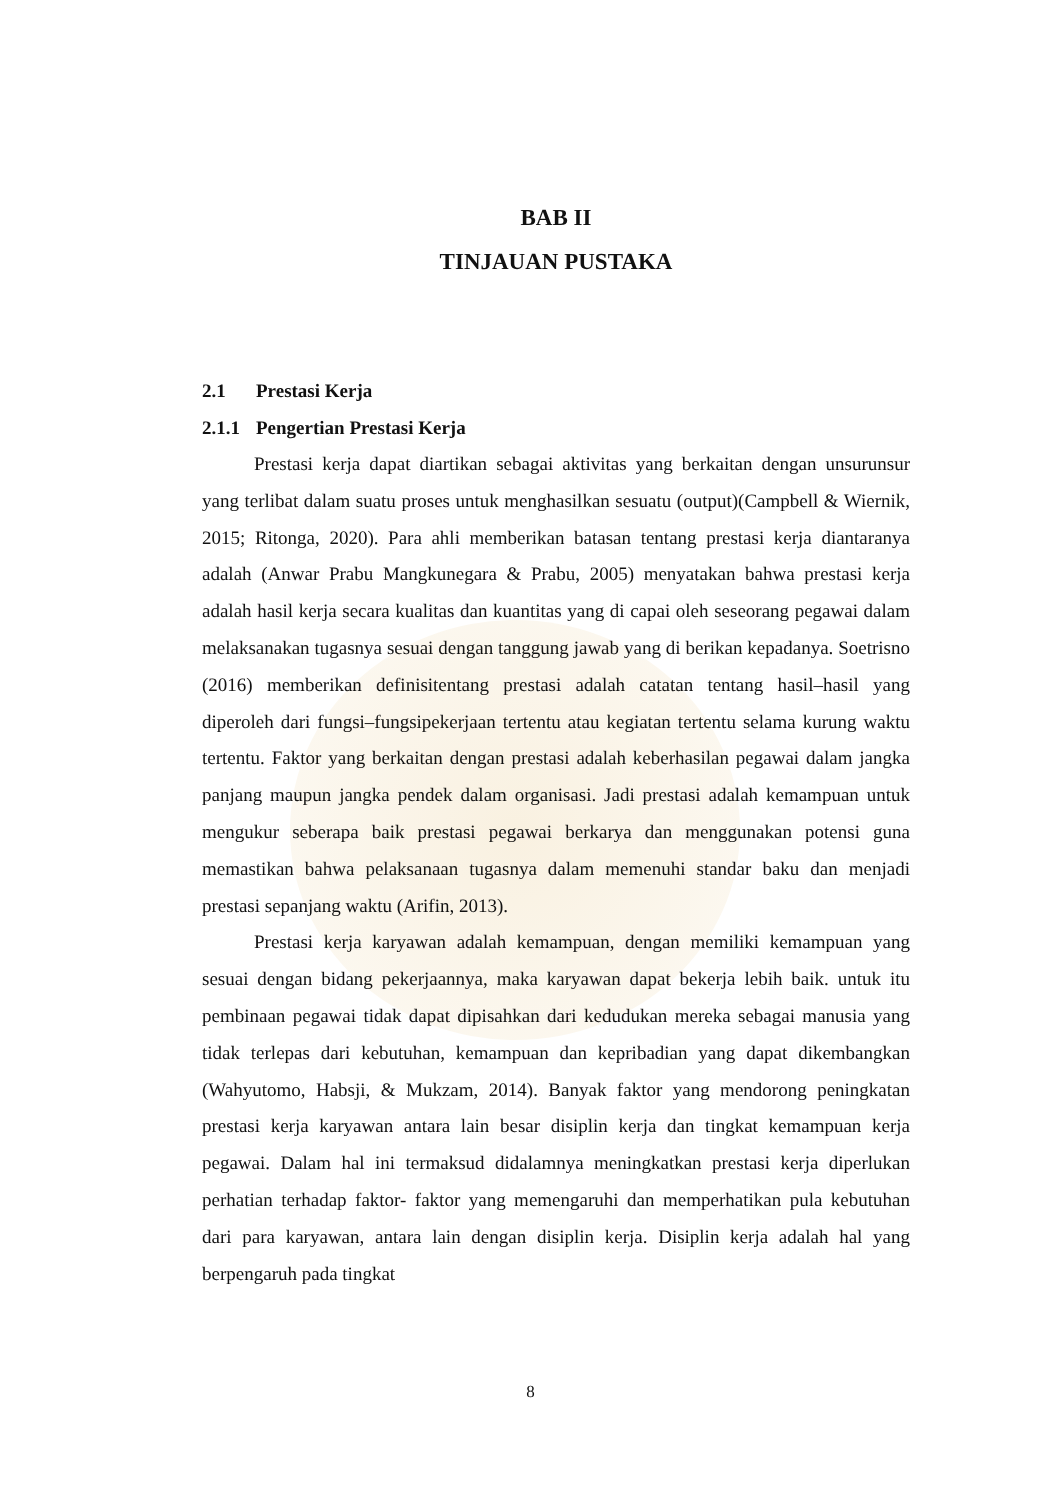BAB II
TINJAUAN PUSTAKA
2.1 Prestasi Kerja
2.1.1 Pengertian Prestasi Kerja
Prestasi kerja dapat diartikan sebagai aktivitas yang berkaitan dengan unsurunsur yang terlibat dalam suatu proses untuk menghasilkan sesuatu (output)(Campbell & Wiernik, 2015; Ritonga, 2020). Para ahli memberikan batasan tentang prestasi kerja diantaranya adalah (Anwar Prabu Mangkunegara & Prabu, 2005) menyatakan bahwa prestasi kerja adalah hasil kerja secara kualitas dan kuantitas yang di capai oleh seseorang pegawai dalam melaksanakan tugasnya sesuai dengan tanggung jawab yang di berikan kepadanya. Soetrisno (2016) memberikan definisitentang prestasi adalah catatan tentang hasil–hasil yang diperoleh dari fungsi–fungsipekerjaan tertentu atau kegiatan tertentu selama kurung waktu tertentu. Faktor yang berkaitan dengan prestasi adalah keberhasilan pegawai dalam jangka panjang maupun jangka pendek dalam organisasi. Jadi prestasi adalah kemampuan untuk mengukur seberapa baik prestasi pegawai berkarya dan menggunakan potensi guna memastikan bahwa pelaksanaan tugasnya dalam memenuhi standar baku dan menjadi prestasi sepanjang waktu (Arifin, 2013).
Prestasi kerja karyawan adalah kemampuan, dengan memiliki kemampuan yang sesuai dengan bidang pekerjaannya, maka karyawan dapat bekerja lebih baik. untuk itu pembinaan pegawai tidak dapat dipisahkan dari kedudukan mereka sebagai manusia yang tidak terlepas dari kebutuhan, kemampuan dan kepribadian yang dapat dikembangkan (Wahyutomo, Habsji, & Mukzam, 2014). Banyak faktor yang mendorong peningkatan prestasi kerja karyawan antara lain besar disiplin kerja dan tingkat kemampuan kerja pegawai. Dalam hal ini termaksud didalamnya meningkatkan prestasi kerja diperlukan perhatian terhadap faktor- faktor yang memengaruhi dan memperhatikan pula kebutuhan dari para karyawan, antara lain dengan disiplin kerja. Disiplin kerja adalah hal yang berpengaruh pada tingkat
8